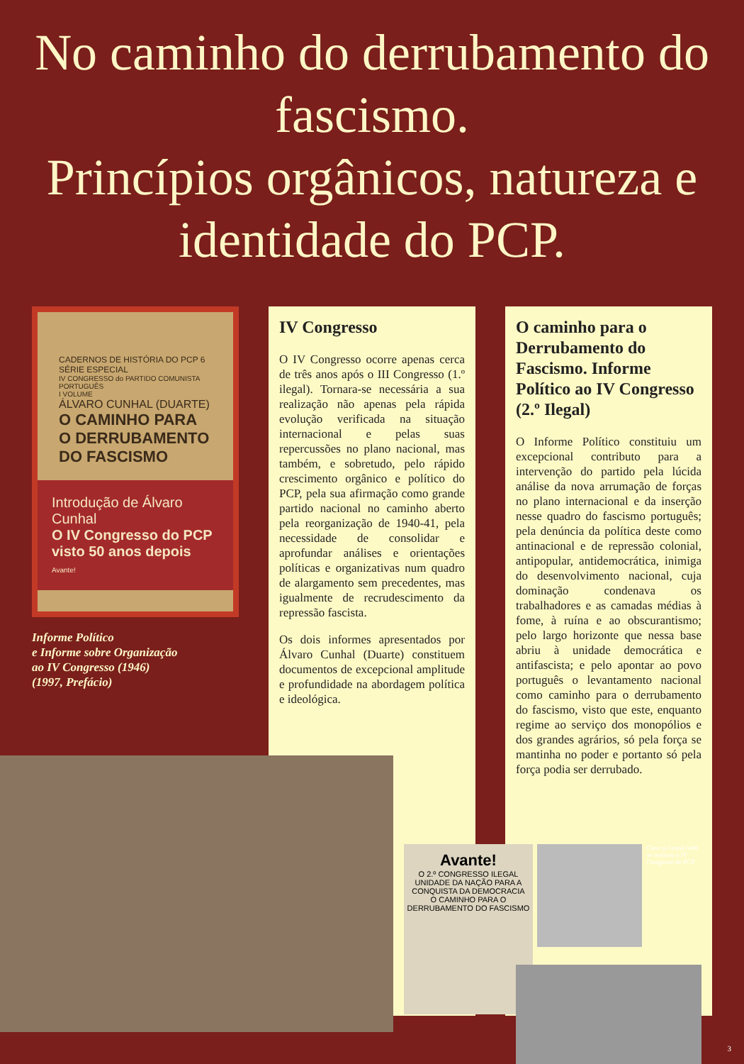No caminho do derrubamento do fascismo.
Princípios orgânicos, natureza e identidade do PCP.
CADERNOS DE HISTÓRIA DO PCP 6
SÉRIE ESPECIAL
IV CONGRESSO do PARTIDO COMUNISTA PORTUGUÊS
I VOLUME
ÁLVARO CUNHAL (DUARTE)
O CAMINHO PARA O DERRUBAMENTO DO FASCISMO
Introdução de Álvaro Cunhal
O IV Congresso do PCP visto 50 anos depois
Avante!
Informe Político
e Informe sobre Organização
ao IV Congresso (1946)
(1997, Prefácio)
IV Congresso
O IV Congresso ocorre apenas cerca de três anos após o III Congresso (1.º ilegal). Tornara-se necessária a sua realização não apenas pela rápida evolução verificada na situação internacional e pelas suas repercussões no plano nacional, mas também, e sobretudo, pelo rápido crescimento orgânico e político do PCP, pela sua afirmação como grande partido nacional no caminho aberto pela reorganização de 1940-41, pela necessidade de consolidar e aprofundar análises e orientações políticas e organizativas num quadro de alargamento sem precedentes, mas igualmente de recrudescimento da repressão fascista.
Os dois informes apresentados por Álvaro Cunhal (Duarte) constituem documentos de excepcional amplitude e profundidade na abordagem política e ideológica.
O caminho para o Derrubamento do Fascismo. Informe Político ao IV Congresso (2.º Ilegal)
O Informe Político constituiu um excepcional contributo para a intervenção do partido pela lúcida análise da nova arrumação de forças no plano internacional e da inserção nesse quadro do fascismo português; pela denúncia da política deste como antinacional e de repressão colonial, antipopular, antidemocrática, inimiga do desenvolvimento nacional, cuja dominação condenava os trabalhadores e as camadas médias à fome, à ruína e ao obscurantismo; pelo largo horizonte que nessa base abriu à unidade democrática e antifascista; e pelo apontar ao povo português o levantamento nacional como caminho para o derrubamento do fascismo, visto que este, enquanto regime ao serviço dos monopólios e dos grandes agrários, só pela força se mantinha no poder e portanto só pela força podia ser derrubado.
Avante!
O 2.º CONGRESSO ILEGAL
UNIDADE DA NAÇÃO PARA A CONQUISTA DA DEMOCRACIA
O CAMINHO PARA O DERRUBAMENTO DO FASCISMO
Casa na Lousã onde se realizou o IV Congresso do PCP
3